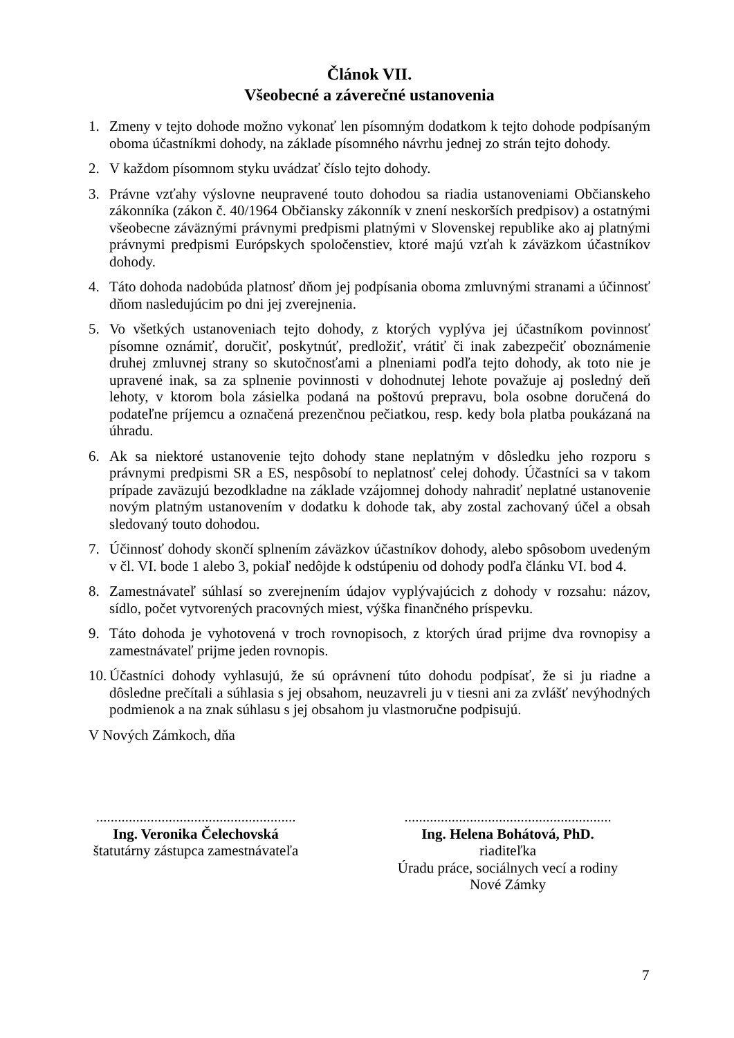Článok VII.
Všeobecné a záverečné ustanovenia
1. Zmeny v tejto dohode možno vykonať len písomným dodatkom k tejto dohode podpísaným oboma účastníkmi dohody, na základe písomného návrhu jednej zo strán tejto dohody.
2. V každom písomnom styku uvádzať číslo tejto dohody.
3. Právne vzťahy výslovne neupravené touto dohodou sa riadia ustanoveniami Občianskeho zákonníka (zákon č. 40/1964 Občiansky zákonník v znení neskorších predpisov) a ostatnými všeobecne záväznými právnymi predpismi platnými v Slovenskej republike ako aj platnými právnymi predpismi Európskych spoločenstiev, ktoré majú vzťah k záväzkom účastníkov dohody.
4. Táto dohoda nadobúda platnosť dňom jej podpísania oboma zmluvnými stranami a účinnosť dňom nasledujúcim po dni jej zverejnenia.
5. Vo všetkých ustanoveniach tejto dohody, z ktorých vyplýva jej účastníkom povinnosť písomne oznámiť, doručiť, poskytnúť, predložiť, vrátiť či inak zabezpečiť oboznámenie druhej zmluvnej strany so skutočnosťami a plneniami podľa tejto dohody, ak toto nie je upravené inak, sa za splnenie povinnosti v dohodnutej lehote považuje aj posledný deň lehoty, v ktorom bola zásielka podaná na poštovú prepravu, bola osobne doručená do podateľne príjemcu a označená prezenčnou pečiatkou, resp. kedy bola platba poukázaná na úhradu.
6. Ak sa niektoré ustanovenie tejto dohody stane neplatným v dôsledku jeho rozporu s právnymi predpismi SR a ES, nespôsobí to neplatnosť celej dohody. Účastníci sa v takom prípade zaväzujú bezodkladne na základe vzájomnej dohody nahradiť neplatné ustanovenie novým platným ustanovením v dodatku k dohode tak, aby zostal zachovaný účel a obsah sledovaný touto dohodou.
7. Účinnosť dohody skončí splnením záväzkov účastníkov dohody, alebo spôsobom uvedeným v čl. VI. bode 1 alebo 3, pokiaľ nedôjde k odstúpeniu od dohody podľa článku VI. bod 4.
8. Zamestnávateľ súhlasí so zverejnením údajov vyplývajúcich z dohody v rozsahu: názov, sídlo, počet vytvorených pracovných miest, výška finančného príspevku.
9. Táto dohoda je vyhotovená v troch rovnopisoch, z ktorých úrad prijme dva rovnopisy a zamestnávateľ prijme jeden rovnopis.
10.
Účastníci dohody vyhlasujú, že sú oprávnení túto dohodu podpísať, že si ju riadne a dôsledne prečítali a súhlasia s jej obsahom, neuzavreli ju v tiesni ani za zvlášť nevýhodných podmienok a na znak súhlasu s jej obsahom ju vlastnoručne podpisujú.
V Nových Zámkoch, dňa
.......................................................
Ing. Veronika Čelechovská
štatutárny zástupca zamestnávateľa
.........................................................
Ing. Helena Bohátová, PhD.
riaditeľka
Úradu práce, sociálnych vecí a rodiny
Nové Zámky
7